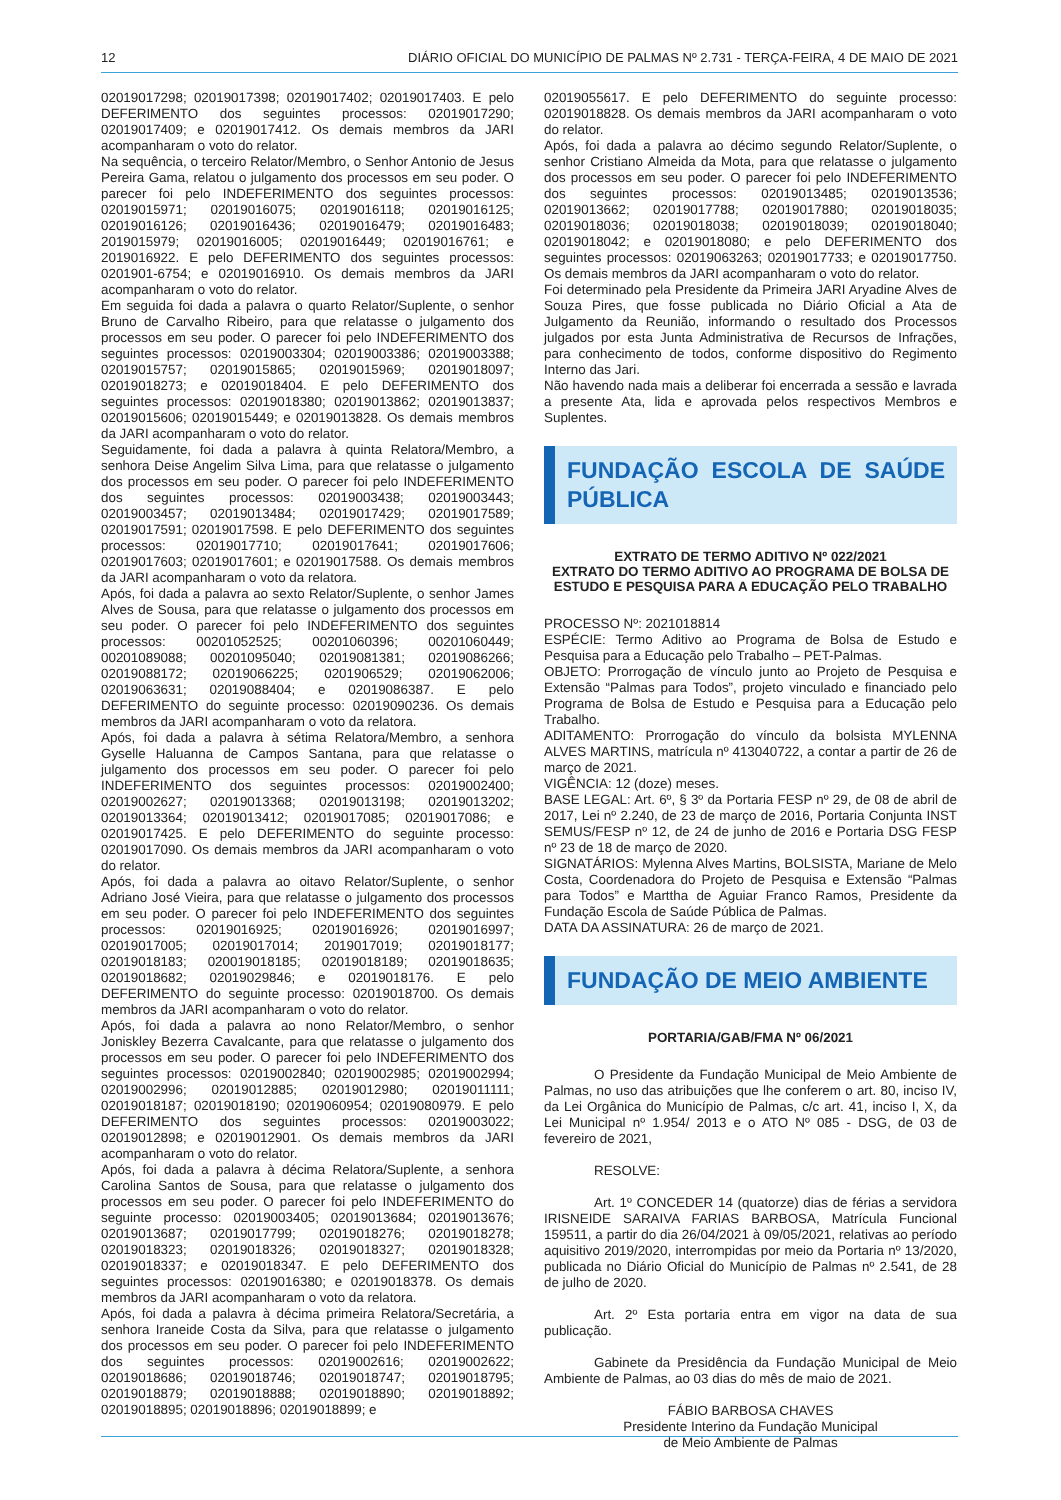12 DIÁRIO OFICIAL DO MUNICÍPIO DE PALMAS Nº 2.731 - TERÇA-FEIRA, 4 DE MAIO DE 2021
02019017298; 02019017398; 02019017402; 02019017403. E pelo DEFERIMENTO dos seguintes processos: 02019017290; 02019017409; e 02019017412. Os demais membros da JARI acompanharam o voto do relator.
Na sequência, o terceiro Relator/Membro, o Senhor Antonio de Jesus Pereira Gama, relatou o julgamento dos processos em seu poder. O parecer foi pelo INDEFERIMENTO dos seguintes processos: 02019015971; 02019016075; 02019016118; 02019016125; 02019016126; 02019016436; 02019016479; 02019016483; 2019015979; 02019016005; 02019016449; 02019016761; e 2019016922. E pelo DEFERIMENTO dos seguintes processos: 0201901-6754; e 02019016910. Os demais membros da JARI acompanharam o voto do relator.
Em seguida foi dada a palavra o quarto Relator/Suplente, o senhor Bruno de Carvalho Ribeiro, para que relatasse o julgamento dos processos em seu poder. O parecer foi pelo INDEFERIMENTO dos seguintes processos: 02019003304; 02019003386; 02019003388; 02019015757; 02019015865; 02019015969; 02019018097; 02019018273; e 02019018404. E pelo DEFERIMENTO dos seguintes processos: 02019018380; 02019013862; 02019013837; 02019015606; 02019015449; e 02019013828. Os demais membros da JARI acompanharam o voto do relator.
Seguidamente, foi dada a palavra à quinta Relatora/Membro, a senhora Deise Angelim Silva Lima, para que relatasse o julgamento dos processos em seu poder. O parecer foi pelo INDEFERIMENTO dos seguintes processos: 02019003438; 02019003443; 02019003457; 02019013484; 02019017429; 02019017589; 02019017591; 02019017598. E pelo DEFERIMENTO dos seguintes processos: 02019017710; 02019017641; 02019017606; 02019017603; 02019017601; e 02019017588. Os demais membros da JARI acompanharam o voto da relatora.
Após, foi dada a palavra ao sexto Relator/Suplente, o senhor James Alves de Sousa, para que relatasse o julgamento dos processos em seu poder. O parecer foi pelo INDEFERIMENTO dos seguintes processos: 00201052525; 00201060396; 00201060449; 00201089088; 00201095040; 02019081381; 02019086266; 02019088172; 02019066225; 0201906529; 02019062006; 02019063631; 02019088404; e 02019086387. E pelo DEFERIMENTO do seguinte processo: 02019090236. Os demais membros da JARI acompanharam o voto da relatora.
Após, foi dada a palavra à sétima Relatora/Membro, a senhora Gyselle Haluanna de Campos Santana, para que relatasse o julgamento dos processos em seu poder. O parecer foi pelo INDEFERIMENTO dos seguintes processos: 02019002400; 02019002627; 02019013368; 02019013198; 02019013202; 02019013364; 02019013412; 02019017085; 02019017086; e 02019017425. E pelo DEFERIMENTO do seguinte processo: 02019017090. Os demais membros da JARI acompanharam o voto do relator.
Após, foi dada a palavra ao oitavo Relator/Suplente, o senhor Adriano José Vieira, para que relatasse o julgamento dos processos em seu poder. O parecer foi pelo INDEFERIMENTO dos seguintes processos: 02019016925; 02019016926; 02019016997; 02019017005; 02019017014; 2019017019; 02019018177; 02019018183; 020019018185; 02019018189; 02019018635; 02019018682; 02019029846; e 02019018176. E pelo DEFERIMENTO do seguinte processo: 02019018700. Os demais membros da JARI acompanharam o voto do relator.
Após, foi dada a palavra ao nono Relator/Membro, o senhor Joniskley Bezerra Cavalcante, para que relatasse o julgamento dos processos em seu poder. O parecer foi pelo INDEFERIMENTO dos seguintes processos: 02019002840; 02019002985; 02019002994; 02019002996; 02019012885; 02019012980; 02019011111; 02019018187; 02019018190; 02019060954; 02019080979. E pelo DEFERIMENTO dos seguintes processos: 02019003022; 02019012898; e 02019012901. Os demais membros da JARI acompanharam o voto do relator.
Após, foi dada a palavra à décima Relatora/Suplente, a senhora Carolina Santos de Sousa, para que relatasse o julgamento dos processos em seu poder. O parecer foi pelo INDEFERIMENTO do seguinte processo: 02019003405; 02019013684; 02019013676; 02019013687; 02019017799; 02019018276; 02019018278; 02019018323; 02019018326; 02019018327; 02019018328; 02019018337; e 02019018347. E pelo DEFERIMENTO dos seguintes processos: 02019016380; e 02019018378. Os demais membros da JARI acompanharam o voto da relatora.
Após, foi dada a palavra à décima primeira Relatora/Secretária, a senhora Iraneide Costa da Silva, para que relatasse o julgamento dos processos em seu poder. O parecer foi pelo INDEFERIMENTO dos seguintes processos: 02019002616; 02019002622; 02019018686; 02019018746; 02019018747; 02019018795; 02019018879; 02019018888; 02019018890; 02019018892; 02019018895; 02019018896; 02019018899; e
02019055617. E pelo DEFERIMENTO do seguinte processo: 02019018828. Os demais membros da JARI acompanharam o voto do relator.
Após, foi dada a palavra ao décimo segundo Relator/Suplente, o senhor Cristiano Almeida da Mota, para que relatasse o julgamento dos processos em seu poder. O parecer foi pelo INDEFERIMENTO dos seguintes processos: 02019013485; 02019013536; 02019013662; 02019017788; 02019017880; 02019018035; 02019018036; 02019018038; 02019018039; 02019018040; 02019018042; e 02019018080; e pelo DEFERIMENTO dos seguintes processos: 02019063263; 02019017733; e 02019017750. Os demais membros da JARI acompanharam o voto do relator.
Foi determinado pela Presidente da Primeira JARI Aryadine Alves de Souza Pires, que fosse publicada no Diário Oficial a Ata de Julgamento da Reunião, informando o resultado dos Processos julgados por esta Junta Administrativa de Recursos de Infrações, para conhecimento de todos, conforme dispositivo do Regimento Interno das Jari.
Não havendo nada mais a deliberar foi encerrada a sessão e lavrada a presente Ata, lida e aprovada pelos respectivos Membros e Suplentes.
FUNDAÇÃO ESCOLA DE SAÚDE PÚBLICA
EXTRATO DE TERMO ADITIVO Nº 022/2021
EXTRATO DO TERMO ADITIVO AO PROGRAMA DE BOLSA DE ESTUDO E PESQUISA PARA A EDUCAÇÃO PELO TRABALHO
PROCESSO Nº: 2021018814
ESPÉCIE: Termo Aditivo ao Programa de Bolsa de Estudo e Pesquisa para a Educação pelo Trabalho – PET-Palmas.
OBJETO: Prorrogação de vínculo junto ao Projeto de Pesquisa e Extensão “Palmas para Todos”, projeto vinculado e financiado pelo Programa de Bolsa de Estudo e Pesquisa para a Educação pelo Trabalho.
ADITAMENTO: Prorrogação do vínculo da bolsista MYLENNA ALVES MARTINS, matrícula nº 413040722, a contar a partir de 26 de março de 2021.
VIGÊNCIA: 12 (doze) meses.
BASE LEGAL: Art. 6º, § 3º da Portaria FESP nº 29, de 08 de abril de 2017, Lei nº 2.240, de 23 de março de 2016, Portaria Conjunta INST SEMUS/FESP nº 12, de 24 de junho de 2016 e Portaria DSG FESP nº 23 de 18 de março de 2020.
SIGNATÁRIOS: Mylenna Alves Martins, BOLSISTA, Mariane de Melo Costa, Coordenadora do Projeto de Pesquisa e Extensão “Palmas para Todos” e Marttha de Aguiar Franco Ramos, Presidente da Fundação Escola de Saúde Pública de Palmas.
DATA DA ASSINATURA: 26 de março de 2021.
FUNDAÇÃO DE MEIO AMBIENTE
PORTARIA/GAB/FMA Nº 06/2021
O Presidente da Fundação Municipal de Meio Ambiente de Palmas, no uso das atribuições que lhe conferem o art. 80, inciso IV, da Lei Orgânica do Município de Palmas, c/c art. 41, inciso I, X, da Lei Municipal nº 1.954/ 2013 e o ATO Nº 085 - DSG, de 03 de fevereiro de 2021,
RESOLVE:
Art. 1º CONCEDER 14 (quatorze) dias de férias a servidora IRISNEIDE SARAIVA FARIAS BARBOSA, Matrícula Funcional 159511, a partir do dia 26/04/2021 à 09/05/2021, relativas ao período aquisitivo 2019/2020, interrompidas por meio da Portaria nº 13/2020, publicada no Diário Oficial do Município de Palmas nº 2.541, de 28 de julho de 2020.
Art. 2º Esta portaria entra em vigor na data de sua publicação.
Gabinete da Presidência da Fundação Municipal de Meio Ambiente de Palmas, ao 03 dias do mês de maio de 2021.
FÁBIO BARBOSA CHAVES
Presidente Interino da Fundação Municipal
de Meio Ambiente de Palmas